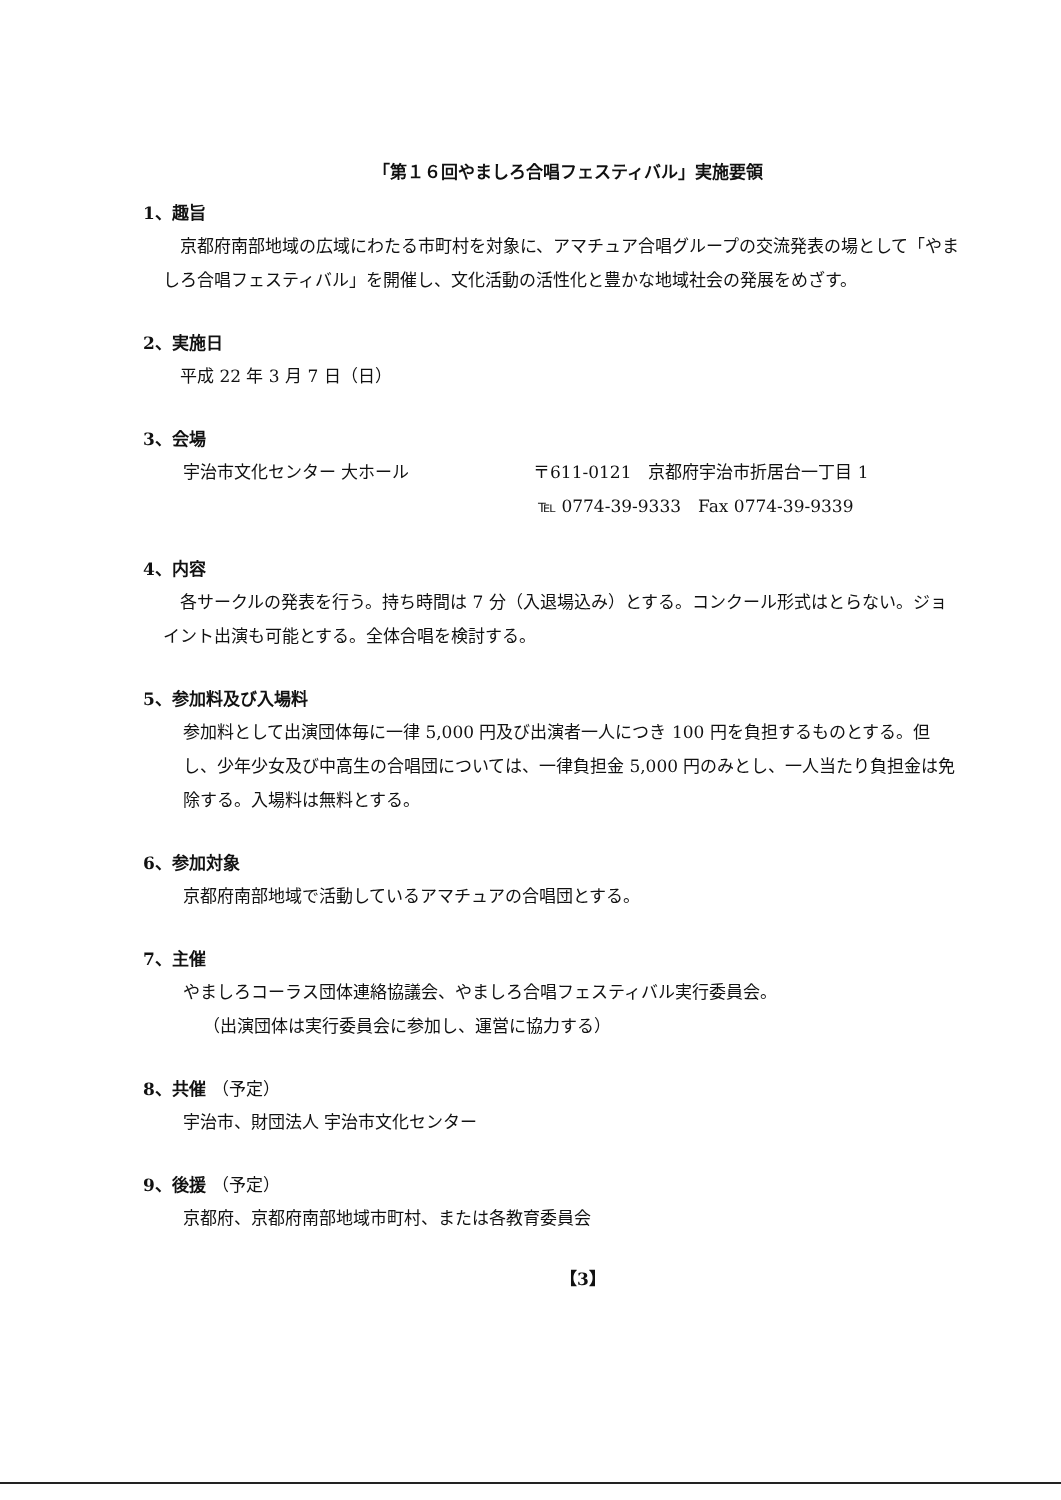「第１６回やましろ合唱フェスティバル」実施要領
1、趣旨
　京都府南部地域の広域にわたる市町村を対象に、アマチュア合唱グループの交流発表の場として「やましろ合唱フェスティバル」を開催し、文化活動の活性化と豊かな地域社会の発展をめざす。
2、実施日
　平成 22 年 3 月 7 日（日）
3、会場
宇治市文化センター 大ホール 〒611-0121　京都府宇治市折居台一丁目 1
℡ 0774-39-9333　Fax 0774-39-9339
4、内容
　各サークルの発表を行う。持ち時間は 7 分（入退場込み）とする。コンクール形式はとらない。ジョイント出演も可能とする。全体合唱を検討する。
5、参加料及び入場料
参加料として出演団体毎に一律 5,000 円及び出演者一人につき 100 円を負担するものとする。但し、少年少女及び中高生の合唱団については、一律負担金 5,000 円のみとし、一人当たり負担金は免除する。入場料は無料とする。
6、参加対象
京都府南部地域で活動しているアマチュアの合唱団とする。
7、主催
やましろコーラス団体連絡協議会、やましろ合唱フェスティバル実行委員会。
（出演団体は実行委員会に参加し、運営に協力する）
8、共催 （予定）
宇治市、財団法人 宇治市文化センター
9、後援 （予定）
京都府、京都府南部地域市町村、または各教育委員会
【3】